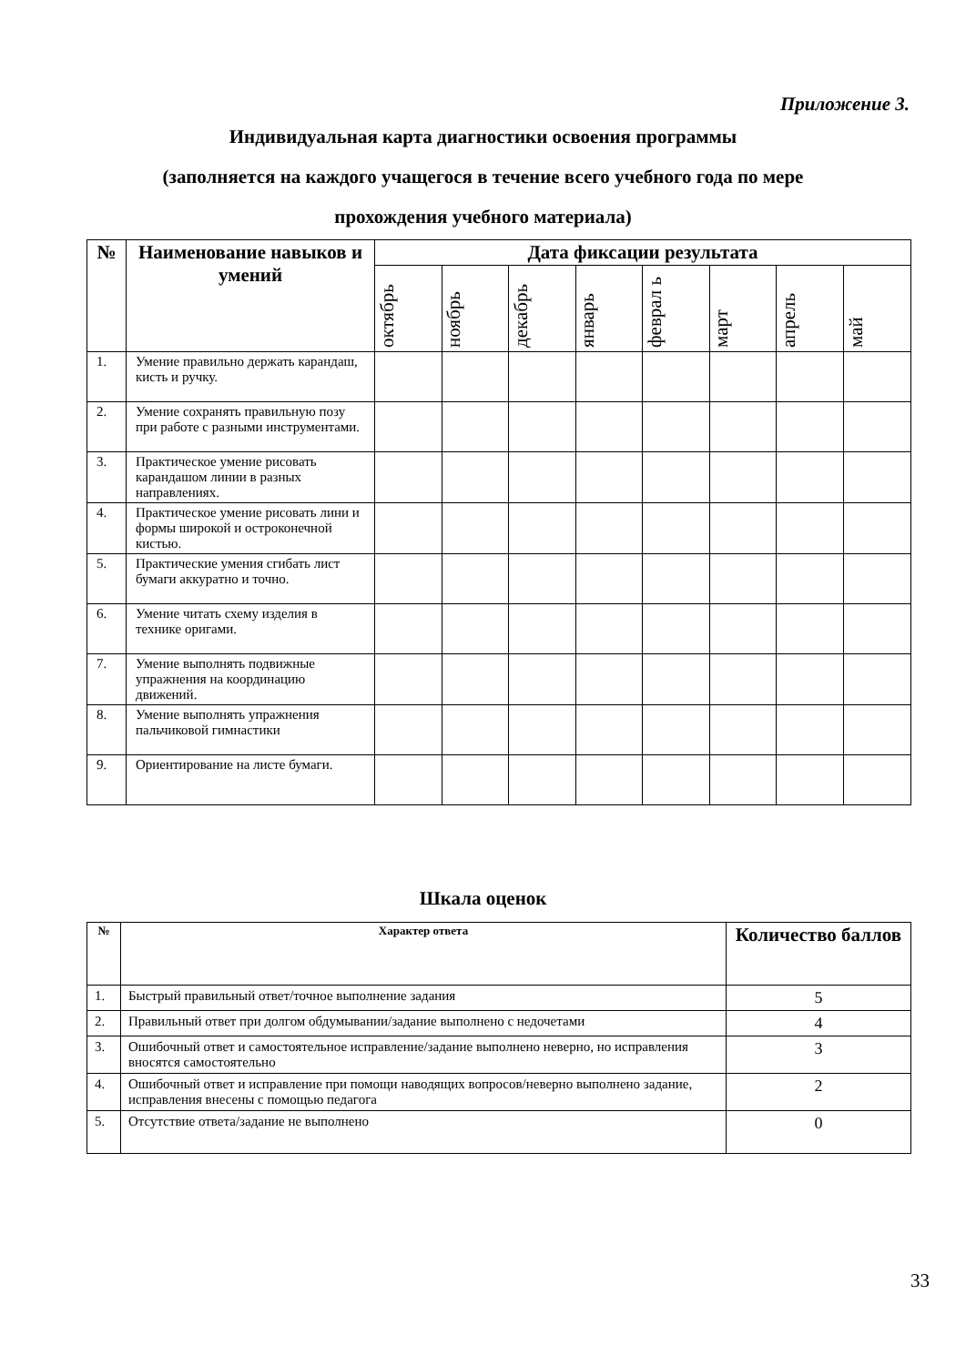Приложение 3.
Индивидуальная карта диагностики освоения программы
(заполняется на каждого учащегося в течение всего учебного года по мере
прохождения учебного материала)
| № | Наименование навыков и умений | Дата фиксации результата | | | | | | | |
| --- | --- | --- | --- | --- | --- | --- | --- | --- | --- |
| | | октябрь | ноябрь | декабрь | январь | феврал ь | март | апрель | май |
| 1. | Умение правильно держать карандаш, кисть и ручку. | | | | | | | | |
| 2. | Умение сохранять правильную позу при работе с разными инструментами. | | | | | | | | |
| 3. | Практическое умение рисовать карандашом линии в разных направлениях. | | | | | | | | |
| 4. | Практическое умение рисовать лини и формы широкой и остроконечной кистью. | | | | | | | | |
| 5. | Практические умения сгибать лист бумаги аккуратно и точно. | | | | | | | | |
| 6. | Умение читать схему изделия в технике оригами. | | | | | | | | |
| 7. | Умение выполнять подвижные упражнения на координацию движений. | | | | | | | | |
| 8. | Умение выполнять упражнения пальчиковой гимнастики | | | | | | | | |
| 9. | Ориентирование на листе бумаги. | | | | | | | | |
Шкала оценок
| № | Характер ответа | Количество баллов |
| --- | --- | --- |
| 1. | Быстрый правильный ответ/точное выполнение задания | 5 |
| 2. | Правильный ответ при долгом обдумывании/задание выполнено с недочетами | 4 |
| 3. | Ошибочный ответ и самостоятельное исправление/задание выполнено неверно, но исправления вносятся самостоятельно | 3 |
| 4. | Ошибочный ответ и исправление при помощи наводящих вопросов/неверно выполнено задание, исправления внесены с помощью педагога | 2 |
| 5. | Отсутствие ответа/задание не выполнено | 0 |
33